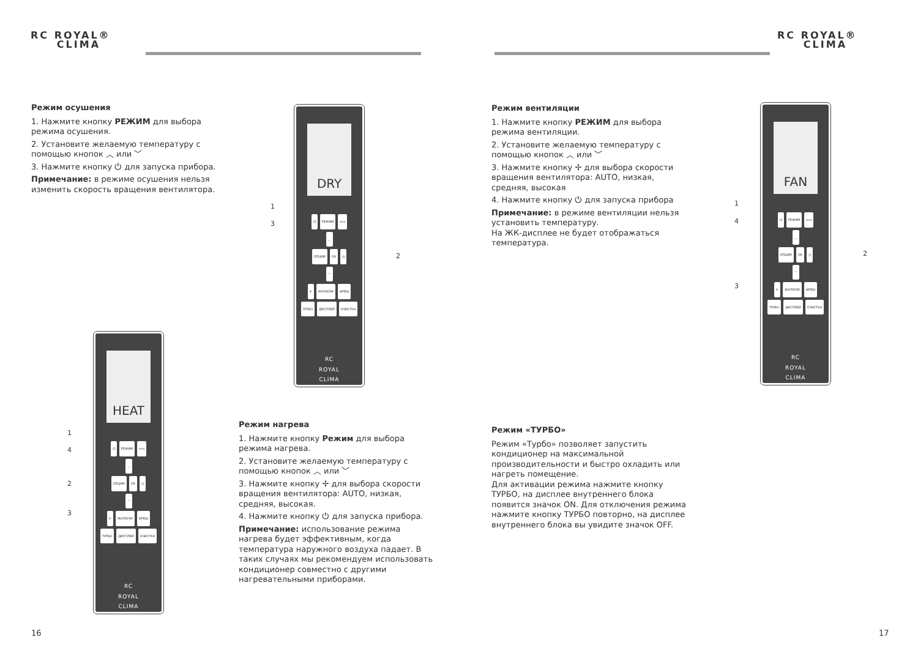RC ROYAL®
CLIMA
RC ROYAL®
CLIMA
Режим осушения
1. Нажмите кнопку РЕЖИМ для выбора режима осушения.
2. Установите желаемую температуру с помощью кнопок ︿ или ﹀
3. Нажмите кнопку ⏻ для запуска прибора.
Примечание: в режиме осушения нельзя изменить скорость вращения вентилятора.
DRY
⏻ РЕЖИМ eco
︿
ОПЦИИ OK ◷
﹀
✢ ЖАЛЮЗИ ФРЕШ
ТУРБО ДИСПЛЕЙ ОЧИСТКА
RC
ROYAL
CLIMA
1
3
2
HEAT
⏻ РЕЖИМ eco
︿
ОПЦИИ OK ◷
﹀
✢ ЖАЛЮЗИ ФРЕШ
ТУРБО ДИСПЛЕЙ ОЧИСТКА
RC
ROYAL
CLIMA
1
4
2
3
Режим нагрева
1. Нажмите кнопку Режим для выбора режима нагрева.
2. Установите желаемую температуру с помощью кнопок ︿ или ﹀
3. Нажмите кнопку ✢ для выбора скорости вращения вентилятора: AUTO, низкая, средняя, высокая.
4. Нажмите кнопку ⏻ для запуска прибора.
Примечание: использование режима нагрева будет эффективным, когда температура наружного воздуха падает. В таких случаях мы рекомендуем использовать кондиционер совместно с другими нагревательными приборами.
Режим вентиляции
1. Нажмите кнопку РЕЖИМ для выбора режима вентиляции.
2. Установите желаемую температуру с помощью кнопок ︿ или ﹀
3. Нажмите кнопку ✢ для выбора скорости вращения вентилятора: AUTO, низкая, средняя, высокая
4. Нажмите кнопку ⏻ для запуска прибора
Примечание: в режиме вентиляции нельзя установить температуру.
На ЖК-дисплее не будет отображаться температура.
FAN
⏻ РЕЖИМ eco
︿
ОПЦИИ OK ◷
﹀
✢ ЖАЛЮЗИ ФРЕШ
ТУРБО ДИСПЛЕЙ ОЧИСТКА
RC
ROYAL
CLIMA
1
4
2
3
Режим «ТУРБО»
Режим «Турбо» позволяет запустить кондиционер на максимальной производительности и быстро охладить или нагреть помещение.
Для активации режима нажмите кнопку ТУРБО, на дисплее внутреннего блока появится значок ON. Для отключения режима нажмите кнопку ТУРБО повторно, на дисплее внутреннего блока вы увидите значок OFF.
16 17